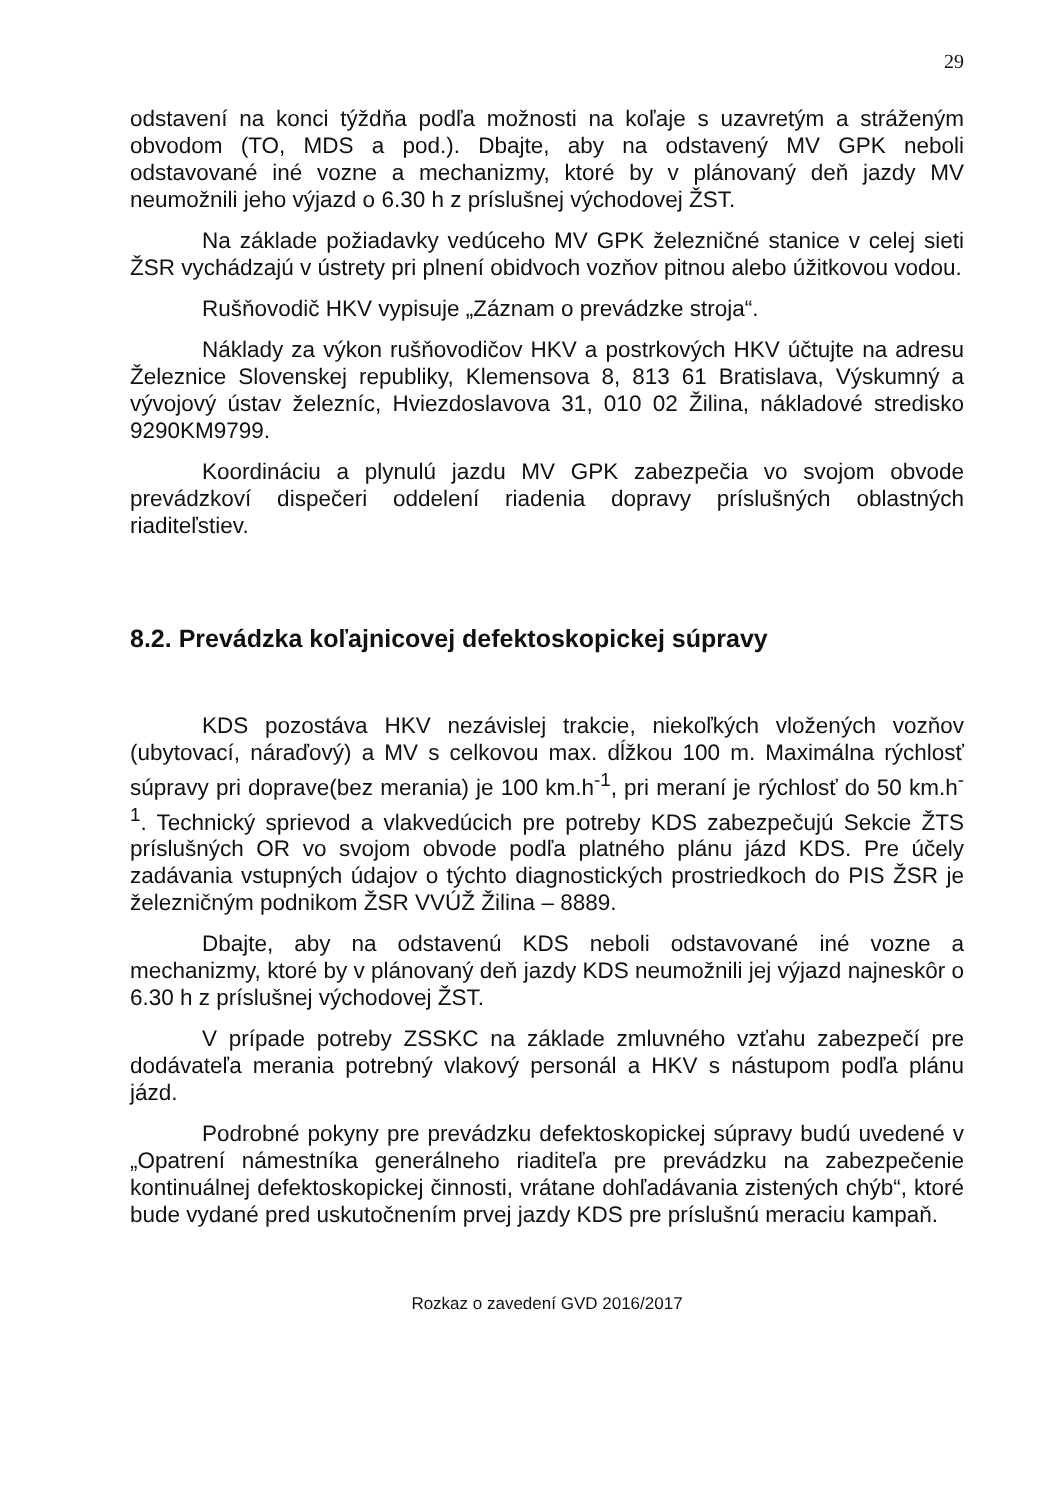29
odstavení na konci týždňa podľa možnosti na koľaje s uzavretým a stráženým obvodom (TO, MDS a pod.). Dbajte, aby na odstavený MV GPK neboli odstavované iné vozne a mechanizmy, ktoré by v plánovaný deň jazdy MV neumožnili jeho výjazd o 6.30 h z príslušnej východovej ŽST.
Na základe požiadavky vedúceho MV GPK železničné stanice v celej sieti ŽSR vychádzajú v ústrety pri plnení obidvoch vozňov pitnou alebo úžitkovou vodou.
Rušňovodič HKV vypisuje „Záznam o prevádzke stroja“.
Náklady za výkon rušňovodičov HKV a postrkových HKV účtujte na adresu Železnice Slovenskej republiky, Klemensova 8, 813 61 Bratislava, Výskumný a vývojový ústav železníc, Hviezdoslavova 31, 010 02 Žilina, nákladové stredisko 9290KM9799.
Koordináciu a plynulú jazdu MV GPK zabezpečia vo svojom obvode prevádzkoví dispečeri oddelení riadenia dopravy príslušných oblastných riaditeľstiev.
8.2. Prevádzka koľajnicovej defektoskopickej súpravy
KDS pozostáva HKV nezávislej trakcie, niekoľkých vložených vozňov (ubytovací, náraďový) a MV s celkovou max. dĺžkou 100 m. Maximálna rýchlosť súpravy pri doprave(bez merania) je 100 km.h<sup>-1</sup>, pri meraní je rýchlosť do 50 km.h<sup>-1</sup>. Technický sprievod a vlakvedúcich pre potreby KDS zabezpečujú Sekcie ŽTS príslušných OR vo svojom obvode podľa platného plánu jázd KDS. Pre účely zadávania vstupných údajov o týchto diagnostických prostriedkoch do PIS ŽSR je železničným podnikom ŽSR VVÚŽ Žilina – 8889.
Dbajte, aby na odstavenú KDS neboli odstavované iné vozne a mechanizmy, ktoré by v plánovaný deň jazdy KDS neumožnili jej výjazd najneskôr o 6.30 h z príslušnej východovej ŽST.
V prípade potreby ZSSKC na základe zmluvného vzťahu zabezpečí pre dodávateľa merania potrebný vlakový personál a HKV s nástupom podľa plánu jázd.
Podrobné pokyny pre prevádzku defektoskopickej súpravy budú uvedené v „Opatrení námestníka generálneho riaditeľa pre prevádzku na zabezpečenie kontinuálnej defektoskopickej činnosti, vrátane dohľadávania zistených chýb“, ktoré bude vydané pred uskutočnením prvej jazdy KDS pre príslušnú meraciu kampaň.
Rozkaz o zavedení GVD 2016/2017